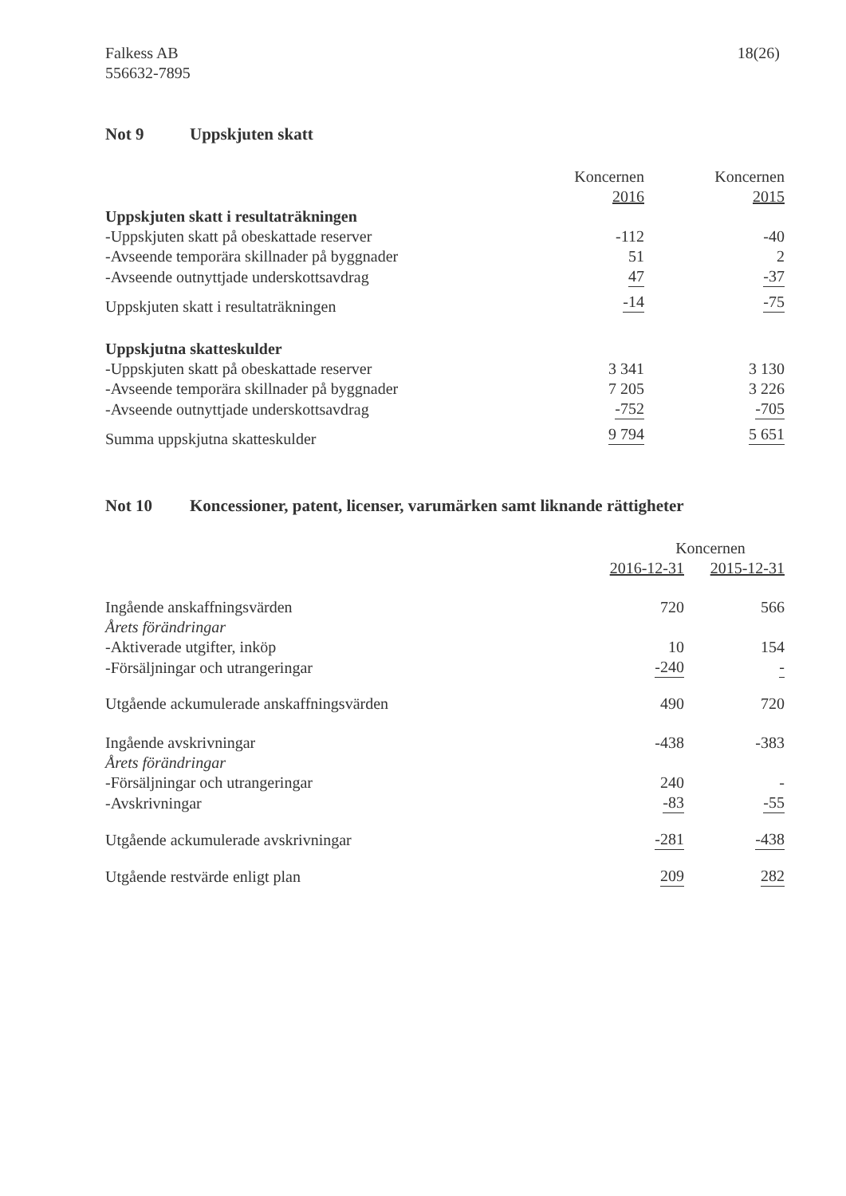Falkess AB
556632-7895
18(26)
Not 9 Uppskjuten skatt
| | Koncernen | Koncernen |
| --- | --- | --- |
| | 2016 | 2015 |
| Uppskjuten skatt i resultaträkningen | | |
| -Uppskjuten skatt på obeskattade reserver | -112 | -40 |
| -Avseende temporära skillnader på byggnader | 51 | 2 |
| -Avseende outnyttjade underskottsavdrag | 47 | -37 |
| Uppskjuten skatt i resultaträkningen | -14 | -75 |
| Uppskjutna skatteskulder | | |
| -Uppskjuten skatt på obeskattade reserver | 3 341 | 3 130 |
| -Avseende temporära skillnader på byggnader | 7 205 | 3 226 |
| -Avseende outnyttjade underskottsavdrag | -752 | -705 |
| Summa uppskjutna skatteskulder | 9 794 | 5 651 |
Not 10 Koncessioner, patent, licenser, varumärken samt liknande rättigheter
| | Koncernen | |
| --- | --- | --- |
| | 2016-12-31 | 2015-12-31 |
| Ingående anskaffningsvärden | 720 | 566 |
| Årets förändringar | | |
| -Aktiverade utgifter, inköp | 10 | 154 |
| -Försäljningar och utrangeringar | -240 | - |
| Utgående ackumulerade anskaffningsvärden | 490 | 720 |
| Ingående avskrivningar | -438 | -383 |
| Årets förändringar | | |
| -Försäljningar och utrangeringar | 240 | - |
| -Avskrivningar | -83 | -55 |
| Utgående ackumulerade avskrivningar | -281 | -438 |
| Utgående restvärde enligt plan | 209 | 282 |